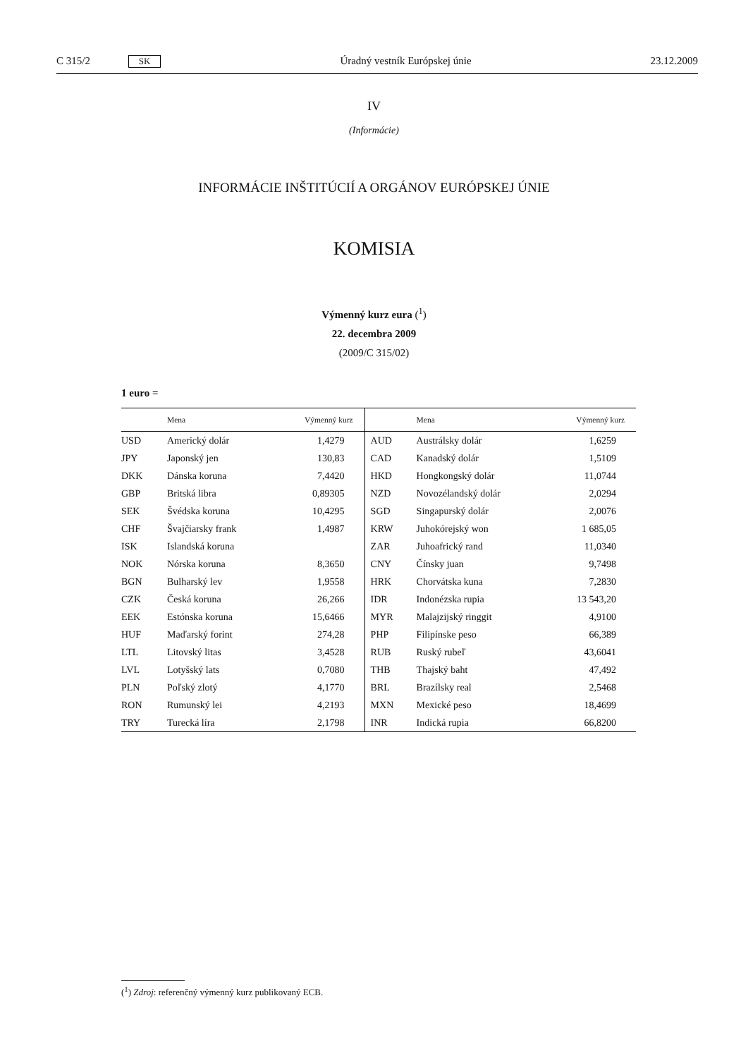C 315/2 SK Úradný vestník Európskej únie 23.12.2009
IV
(Informácie)
INFORMÁCIE INŠTITÚCIÍ A ORGÁNOV EURÓPSKEJ ÚNIE
KOMISIA
Výmenný kurz eura (<sup>1</sup>)
22. decembra 2009
(2009/C 315/02)
1 euro =
| | Mena | Výmenný kurz | | Mena | Výmenný kurz |
| --- | --- | --- | --- | --- | --- |
| USD | Americký dolár | 1,4279 | AUD | Austrálsky dolár | 1,6259 |
| JPY | Japonský jen | 130,83 | CAD | Kanadský dolár | 1,5109 |
| DKK | Dánska koruna | 7,4420 | HKD | Hongkongský dolár | 11,0744 |
| GBP | Britská libra | 0,89305 | NZD | Novozélandský dolár | 2,0294 |
| SEK | Švédska koruna | 10,4295 | SGD | Singapurský dolár | 2,0076 |
| CHF | Švajčiarsky frank | 1,4987 | KRW | Juhokórejský won | 1 685,05 |
| ISK | Islandská koruna | | ZAR | Juhoafrický rand | 11,0340 |
| NOK | Nórska koruna | 8,3650 | CNY | Čínsky juan | 9,7498 |
| BGN | Bulharský lev | 1,9558 | HRK | Chorvátska kuna | 7,2830 |
| CZK | Česká koruna | 26,266 | IDR | Indonézska rupia | 13 543,20 |
| EEK | Estónska koruna | 15,6466 | MYR | Malajzijský ringgit | 4,9100 |
| HUF | Maďarský forint | 274,28 | PHP | Filipínske peso | 66,389 |
| LTL | Litovský litas | 3,4528 | RUB | Ruský rubeľ | 43,6041 |
| LVL | Lotyšský lats | 0,7080 | THB | Thajský baht | 47,492 |
| PLN | Poľský zlotý | 4,1770 | BRL | Brazílsky real | 2,5468 |
| RON | Rumunský lei | 4,2193 | MXN | Mexické peso | 18,4699 |
| TRY | Turecká líra | 2,1798 | INR | Indická rupia | 66,8200 |
(<sup>1</sup>) Zdroj: referenčný výmenný kurz publikovaný ECB.